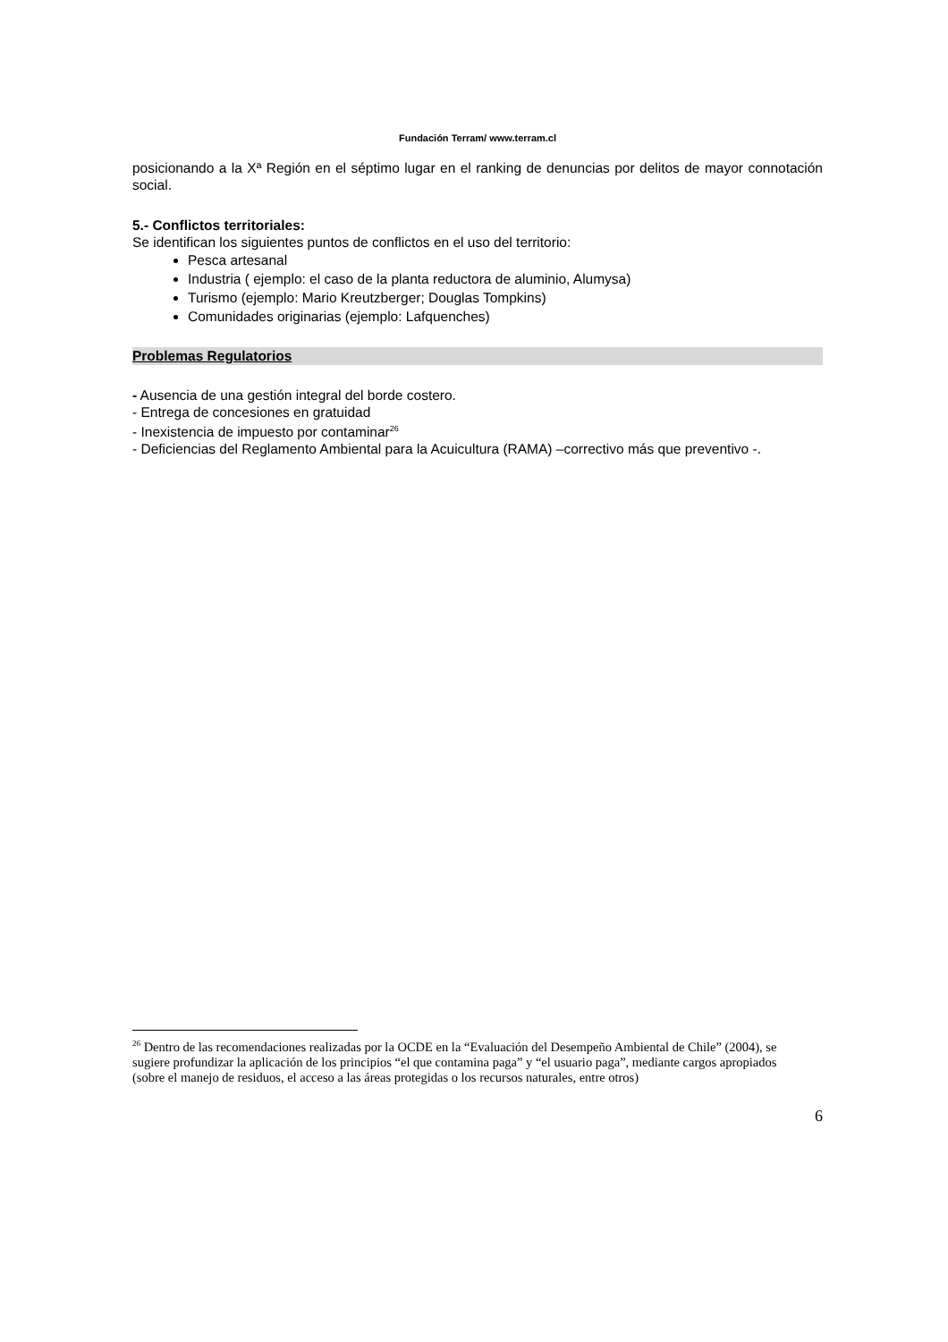Fundación Terram/ www.terram.cl
posicionando a la Xª Región en el séptimo lugar en el ranking de denuncias por delitos de mayor connotación social.
5.- Conflictos territoriales:
Se identifican los siguientes puntos de conflictos en el uso del territorio:
Pesca artesanal
Industria ( ejemplo: el caso de la planta reductora de aluminio, Alumysa)
Turismo (ejemplo: Mario Kreutzberger; Douglas Tompkins)
Comunidades originarias (ejemplo: Lafquenches)
Problemas Regulatorios
- Ausencia de una gestión integral del borde costero.
- Entrega de concesiones en gratuidad
- Inexistencia de impuesto por contaminar<sup>26</sup>
- Deficiencias del Reglamento Ambiental para la Acuicultura (RAMA) –correctivo más que preventivo -.
<sup>26</sup> Dentro de las recomendaciones realizadas por la OCDE en la “Evaluación del Desempeño Ambiental de Chile” (2004), se sugiere profundizar la aplicación de los principios “el que contamina paga” y “el usuario paga”, mediante cargos apropiados (sobre el manejo de residuos, el acceso a las áreas protegidas o los recursos naturales, entre otros)
6